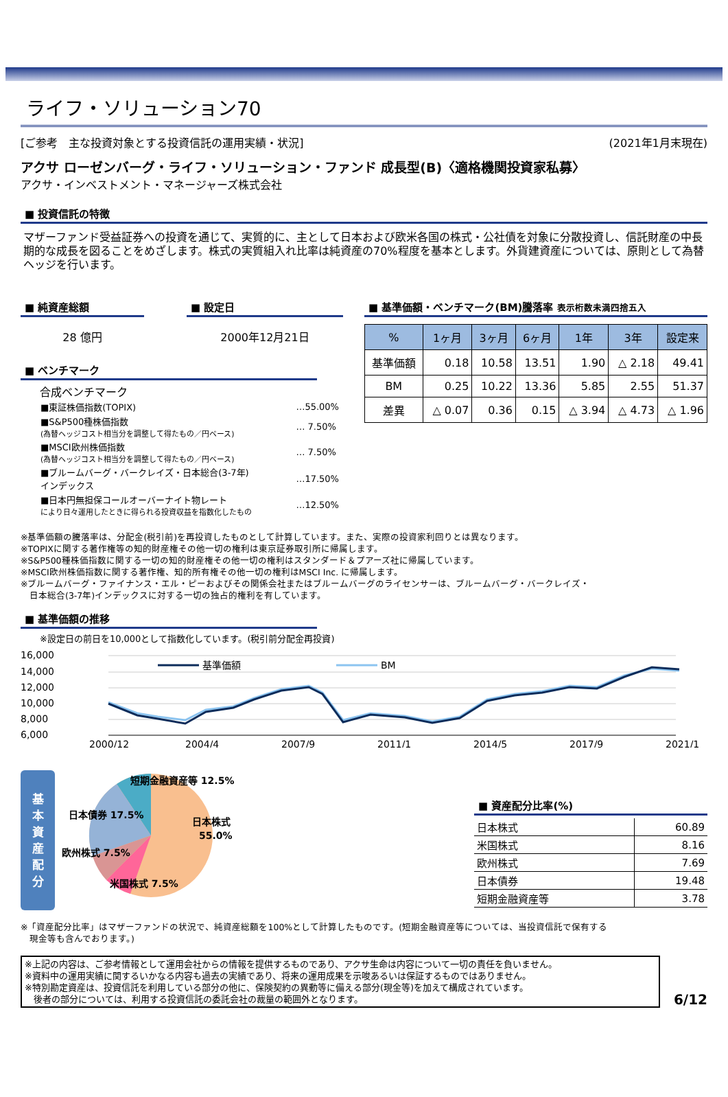ライフ・ソリューション70
[ご参考　主な投資対象とする投資信託の運用実績・状況] (2021年1月末現在)
アクサ ローゼンバーグ・ライフ・ソリューション・ファンド 成長型(B)〈適格機関投資家私募〉
アクサ・インベストメント・マネージャーズ株式会社
■ 投資信託の特徴
マザーファンド受益証券への投資を通じて、実質的に、主として日本および欧米各国の株式・公社債を対象に分散投資し、信託財産の中長期的な成長を図ることをめざします。株式の実質組入れ比率は純資産の70%程度を基本とします。外貨建資産については、原則として為替ヘッジを行います。
■ 純資産総額
28 億円
■ 設定日
2000年12月21日
■ ベンチマーク
合成ベンチマーク
| ■東証株価指数(TOPIX) | …55.00% |
| ■S&P500種株価指数 (為替ヘッジコスト相当分を調整して得たもの／円ベース) | … 7.50% |
| ■MSCI欧州株価指数 (為替ヘッジコスト相当分を調整して得たもの／円ベース) | … 7.50% |
| ■ブルームバーグ・バークレイズ・日本総合(3-7年) インデックス | …17.50% |
| ■日本円無担保コールオーバーナイト物レート により日々運用したときに得られる投資収益を指数化したもの | …12.50% |
■ 基準価額・ベンチマーク(BM)騰落率 表示桁数未満四捨五入
| % | 1ヶ月 | 3ヶ月 | 6ヶ月 | 1年 | 3年 | 設定来 |
| --- | --- | --- | --- | --- | --- | --- |
| 基準価額 | 0.18 | 10.58 | 13.51 | 1.90 | △ 2.18 | 49.41 |
| BM | 0.25 | 10.22 | 13.36 | 5.85 | 2.55 | 51.37 |
| 差異 | △ 0.07 | 0.36 | 0.15 | △ 3.94 | △ 4.73 | △ 1.96 |
※基準価額の騰落率は、分配金(税引前)を再投資したものとして計算しています。また、実際の投資家利回りとは異なります。
※TOPIXに関する著作権等の知的財産権その他一切の権利は東京証券取引所に帰属します。
※S&P500種株価指数に関する一切の知的財産権その他一切の権利はスタンダード＆プアーズ社に帰属しています。
※MSCI欧州株価指数に関する著作権、知的所有権その他一切の権利はMSCI Inc. に帰属します。
※ブルームバーグ・ファイナンス・エル・ピーおよびその関係会社またはブルームバーグのライセンサーは、ブルームバーグ・バークレイズ・
　日本総合(3-7年)インデックスに対する一切の独占的権利を有しています。
■ 基準価額の推移
※設定日の前日を10,000として指数化しています。(税引前分配金再投資)
16,000
14,000
12,000
10,000
8,000
6,000
基準価額
BM
2000/12
2004/4
2007/9
2011/1
2014/5
2017/9
2021/1
基
本
資
産
配
分
日本株式
55.0%
短期金融資産等 12.5%
日本債券 17.5%
欧州株式 7.5%
米国株式 7.5%
■ 資産配分比率(%)
| 日本株式 | 60.89 |
| 米国株式 | 8.16 |
| 欧州株式 | 7.69 |
| 日本債券 | 19.48 |
| 短期金融資産等 | 3.78 |
※「資産配分比率」はマザーファンドの状況で、純資産総額を100%として計算したものです。(短期金融資産等については、当投資信託で保有する
　現金等も含んでおります。)
※上記の内容は、ご参考情報として運用会社からの情報を提供するものであり、アクサ生命は内容について一切の責任を負いません。
※資料中の運用実績に関するいかなる内容も過去の実績であり、将来の運用成果を示唆あるいは保証するものではありません。
※特別勘定資産は、投資信託を利用している部分の他に、保険契約の異動等に備える部分(現金等)を加えて構成されています。
　後者の部分については、利用する投資信託の委託会社の裁量の範囲外となります。
6/12